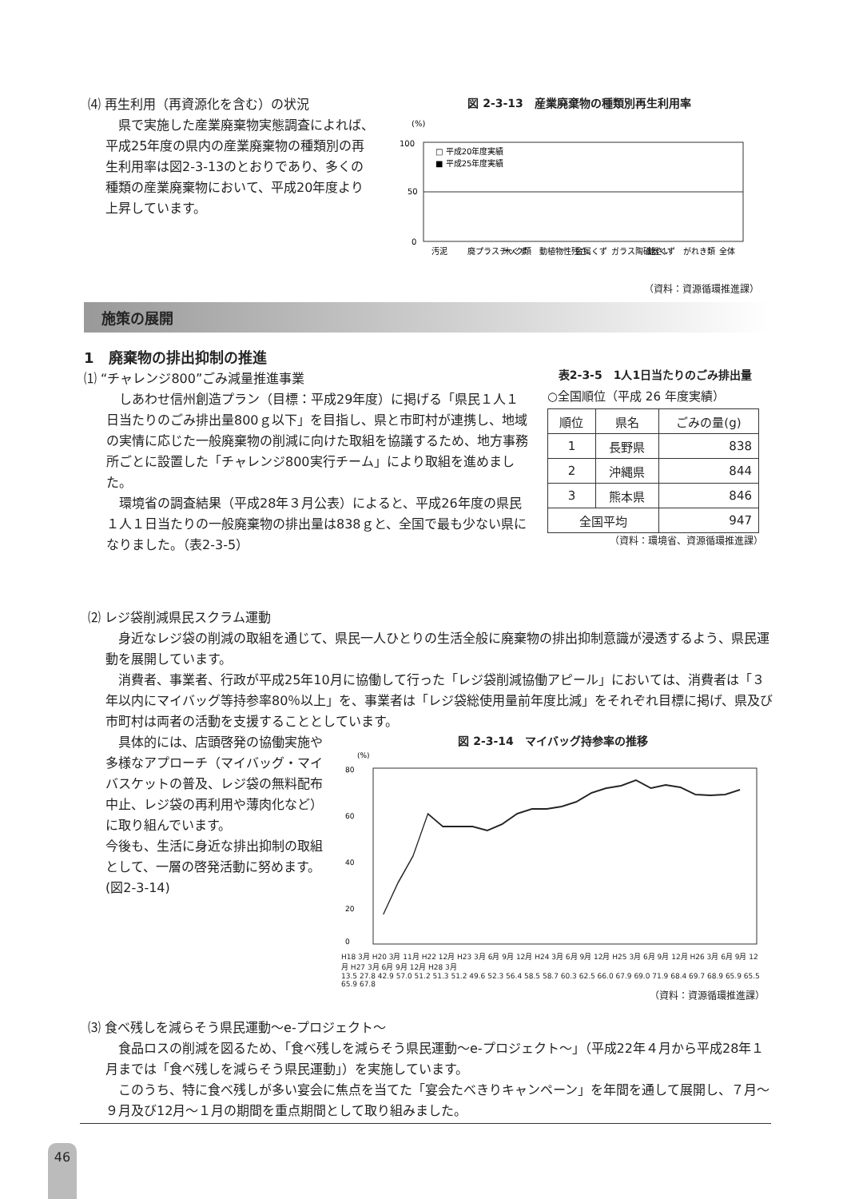⑷ 再生利用（再資源化を含む）の状況
県で実施した産業廃棄物実態調査によれば、平成25年度の県内の産業廃棄物の種類別の再生利用率は図2-3-13のとおりであり、多くの種類の産業廃棄物において、平成20年度より上昇しています。
図 2-3-13　産業廃棄物の種類別再生利用率
(%)
100
50
0
□ 平成20年度実績
■ 平成25年度実績
汚泥
廃プラスチック類
木くず
動植物性残さ
金属くず
ガラス陶磁器くず
鉱さい
がれき類
全体
（資料：資源循環推進課）
施策の展開
1　廃棄物の排出抑制の推進
⑴ “チャレンジ800”ごみ減量推進事業
しあわせ信州創造プラン（目標：平成29年度）に掲げる「県民１人１日当たりのごみ排出量800ｇ以下」を目指し、県と市町村が連携し、地域の実情に応じた一般廃棄物の削減に向けた取組を協議するため、地方事務所ごとに設置した「チャレンジ800実行チーム」により取組を進めました。
環境省の調査結果（平成28年３月公表）によると、平成26年度の県民１人１日当たりの一般廃棄物の排出量は838ｇと、全国で最も少ない県になりました。（表2-3-5）
表2-3-5　1人1日当たりのごみ排出量
○全国順位（平成 26 年度実績）
| 順位 | 県名 | ごみの量(g) |
| --- | --- | --- |
| 1 | 長野県 | 838 |
| 2 | 沖縄県 | 844 |
| 3 | 熊本県 | 846 |
| 全国平均 | | 947 |
（資料：環境省、資源循環推進課）
⑵ レジ袋削減県民スクラム運動
身近なレジ袋の削減の取組を通じて、県民一人ひとりの生活全般に廃棄物の排出抑制意識が浸透するよう、県民運動を展開しています。
消費者、事業者、行政が平成25年10月に協働して行った「レジ袋削減協働アピール」においては、消費者は「３年以内にマイバッグ等持参率80％以上」を、事業者は「レジ袋総使用量前年度比減」をそれぞれ目標に掲げ、県及び市町村は両者の活動を支援することとしています。
具体的には、店頭啓発の協働実施や多様なアプローチ（マイバッグ・マイバスケットの普及、レジ袋の無料配布中止、レジ袋の再利用や薄肉化など）に取り組んでいます。
今後も、生活に身近な排出抑制の取組として、一層の啓発活動に努めます。
(図2-3-14)
図 2-3-14　マイバッグ持参率の推移
(%)
80
60
40
20
0
H18 3月 H20 3月 11月 H22 12月 H23 3月 6月 9月 12月 H24 3月 6月 9月 12月 H25 3月 6月 9月 12月 H26 3月 6月 9月 12月 H27 3月 6月 9月 12月 H28 3月
13.5 27.8 42.9 57.0 51.2 51.3 51.2 49.6 52.3 56.4 58.5 58.7 60.3 62.5 66.0 67.9 69.0 71.9 68.4 69.7 68.9 65.9 65.5 65.9 67.8
（資料：資源循環推進課）
⑶ 食べ残しを減らそう県民運動～e-プロジェクト～
食品ロスの削減を図るため、「食べ残しを減らそう県民運動～e-プロジェクト～」（平成22年４月から平成28年１月までは「食べ残しを減らそう県民運動」）を実施しています。
このうち、特に食べ残しが多い宴会に焦点を当てた「宴会たべきりキャンペーン」を年間を通して展開し、７月～９月及び12月～１月の期間を重点期間として取り組みました。
46